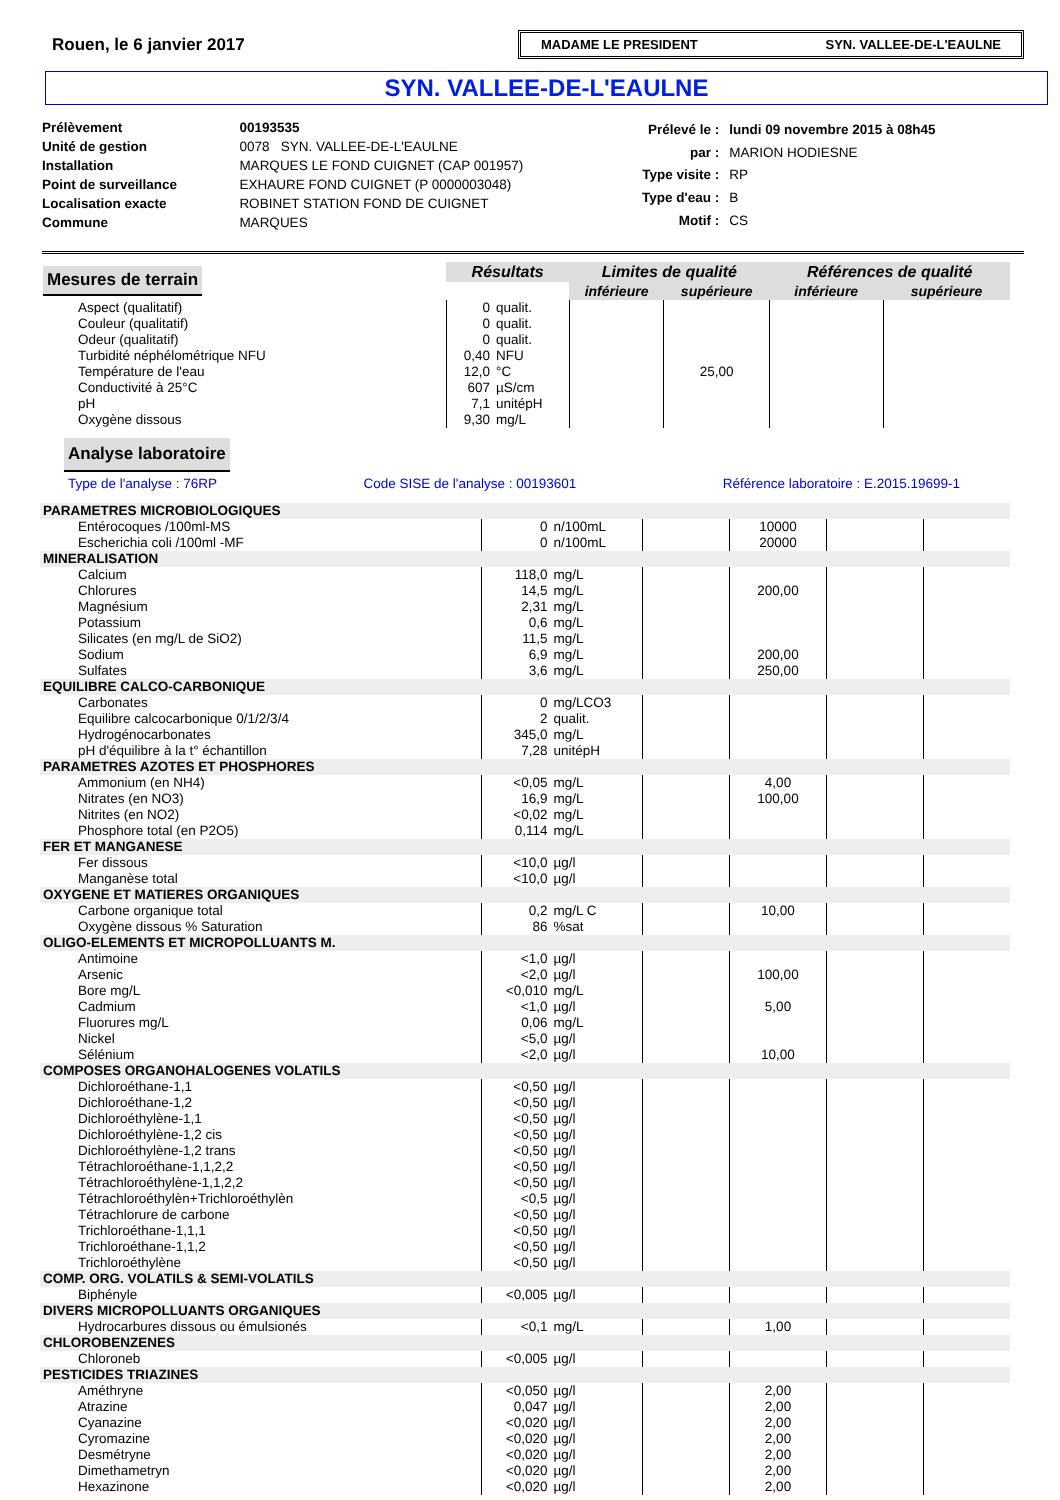Rouen, le 6 janvier 2017
MADAME LE PRESIDENT SYN. VALLEE-DE-L'EAULNE
SYN. VALLEE-DE-L'EAULNE
| Prélèvement | 00193535 |
| Unité de gestion | 0078 SYN. VALLEE-DE-L'EAULNE |
| Installation | MARQUES LE FOND CUIGNET (CAP 001957) |
| Point de surveillance | EXHAURE FOND CUIGNET (P 0000003048) |
| Localisation exacte | ROBINET STATION FOND DE CUIGNET |
| Commune | MARQUES |
| Prélevé le : | lundi 09 novembre 2015 à 08h45 |
| par : | MARION HODIESNE |
| Type visite : | RP |
| Type d'eau : | B |
| Motif : | CS |
| Mesures de terrain | Résultats | | Limites de qualité | | Références de qualité | |
| | | | inférieure | supérieure | inférieure | supérieure |
| Aspect (qualitatif) | 0 | qualit. | | | | |
| Couleur (qualitatif) | 0 | qualit. | | | | |
| Odeur (qualitatif) | 0 | qualit. | | | | |
| Turbidité néphélométrique NFU | 0,40 | NFU | | | | |
| Température de l'eau | 12,0 | °C | | 25,00 | | |
| Conductivité à 25°C | 607 | µS/cm | | | | |
| pH | 7,1 | unitépH | | | | |
| Oxygène dissous | 9,30 | mg/L | | | | |
Analyse laboratoire
Type de l'analyse : 76RP Code SISE de l'analyse : 00193601 Référence laboratoire : E.2015.19699-1
| PARAMETRES MICROBIOLOGIQUES | | | | | | |
| Entérocoques /100ml-MS | 0 | n/100mL | | 10000 | | |
| Escherichia coli /100ml -MF | 0 | n/100mL | | 20000 | | |
| MINERALISATION | | | | | | |
| Calcium | 118,0 | mg/L | | | | |
| Chlorures | 14,5 | mg/L | | 200,00 | | |
| Magnésium | 2,31 | mg/L | | | | |
| Potassium | 0,6 | mg/L | | | | |
| Silicates (en mg/L de SiO2) | 11,5 | mg/L | | | | |
| Sodium | 6,9 | mg/L | | 200,00 | | |
| Sulfates | 3,6 | mg/L | | 250,00 | | |
| EQUILIBRE CALCO-CARBONIQUE | | | | | | |
| Carbonates | 0 | mg/LCO3 | | | | |
| Equilibre calcocarbonique 0/1/2/3/4 | 2 | qualit. | | | | |
| Hydrogénocarbonates | 345,0 | mg/L | | | | |
| pH d'équilibre à la t° échantillon | 7,28 | unitépH | | | | |
| PARAMETRES AZOTES ET PHOSPHORES | | | | | | |
| Ammonium (en NH4) | <0,05 | mg/L | | 4,00 | | |
| Nitrates (en NO3) | 16,9 | mg/L | | 100,00 | | |
| Nitrites (en NO2) | <0,02 | mg/L | | | | |
| Phosphore total (en P2O5) | 0,114 | mg/L | | | | |
| FER ET MANGANESE | | | | | | |
| Fer dissous | <10,0 | µg/l | | | | |
| Manganèse total | <10,0 | µg/l | | | | |
| OXYGENE ET MATIERES ORGANIQUES | | | | | | |
| Carbone organique total | 0,2 | mg/L C | | 10,00 | | |
| Oxygène dissous % Saturation | 86 | %sat | | | | |
| OLIGO-ELEMENTS ET MICROPOLLUANTS M. | | | | | | |
| Antimoine | <1,0 | µg/l | | | | |
| Arsenic | <2,0 | µg/l | | 100,00 | | |
| Bore mg/L | <0,010 | mg/L | | | | |
| Cadmium | <1,0 | µg/l | | 5,00 | | |
| Fluorures mg/L | 0,06 | mg/L | | | | |
| Nickel | <5,0 | µg/l | | | | |
| Sélénium | <2,0 | µg/l | | 10,00 | | |
| COMPOSES ORGANOHALOGENES VOLATILS | | | | | | |
| Dichloroéthane-1,1 | <0,50 | µg/l | | | | |
| Dichloroéthane-1,2 | <0,50 | µg/l | | | | |
| Dichloroéthylène-1,1 | <0,50 | µg/l | | | | |
| Dichloroéthylène-1,2 cis | <0,50 | µg/l | | | | |
| Dichloroéthylène-1,2 trans | <0,50 | µg/l | | | | |
| Tétrachloroéthane-1,1,2,2 | <0,50 | µg/l | | | | |
| Tétrachloroéthylène-1,1,2,2 | <0,50 | µg/l | | | | |
| Tétrachloroéthylèn+Trichloroéthylèn | <0,5 | µg/l | | | | |
| Tétrachlorure de carbone | <0,50 | µg/l | | | | |
| Trichloroéthane-1,1,1 | <0,50 | µg/l | | | | |
| Trichloroéthane-1,1,2 | <0,50 | µg/l | | | | |
| Trichloroéthylène | <0,50 | µg/l | | | | |
| COMP. ORG. VOLATILS & SEMI-VOLATILS | | | | | | |
| Biphényle | <0,005 | µg/l | | | | |
| DIVERS MICROPOLLUANTS ORGANIQUES | | | | | | |
| Hydrocarbures dissous ou émulsionés | <0,1 | mg/L | | 1,00 | | |
| CHLOROBENZENES | | | | | | |
| Chloroneb | <0,005 | µg/l | | | | |
| PESTICIDES TRIAZINES | | | | | | |
| Améthryne | <0,050 | µg/l | | 2,00 | | |
| Atrazine | 0,047 | µg/l | | 2,00 | | |
| Cyanazine | <0,020 | µg/l | | 2,00 | | |
| Cyromazine | <0,020 | µg/l | | 2,00 | | |
| Desmétryne | <0,020 | µg/l | | 2,00 | | |
| Dimethametryn | <0,020 | µg/l | | 2,00 | | |
| Hexazinone | <0,020 | µg/l | | 2,00 | | |